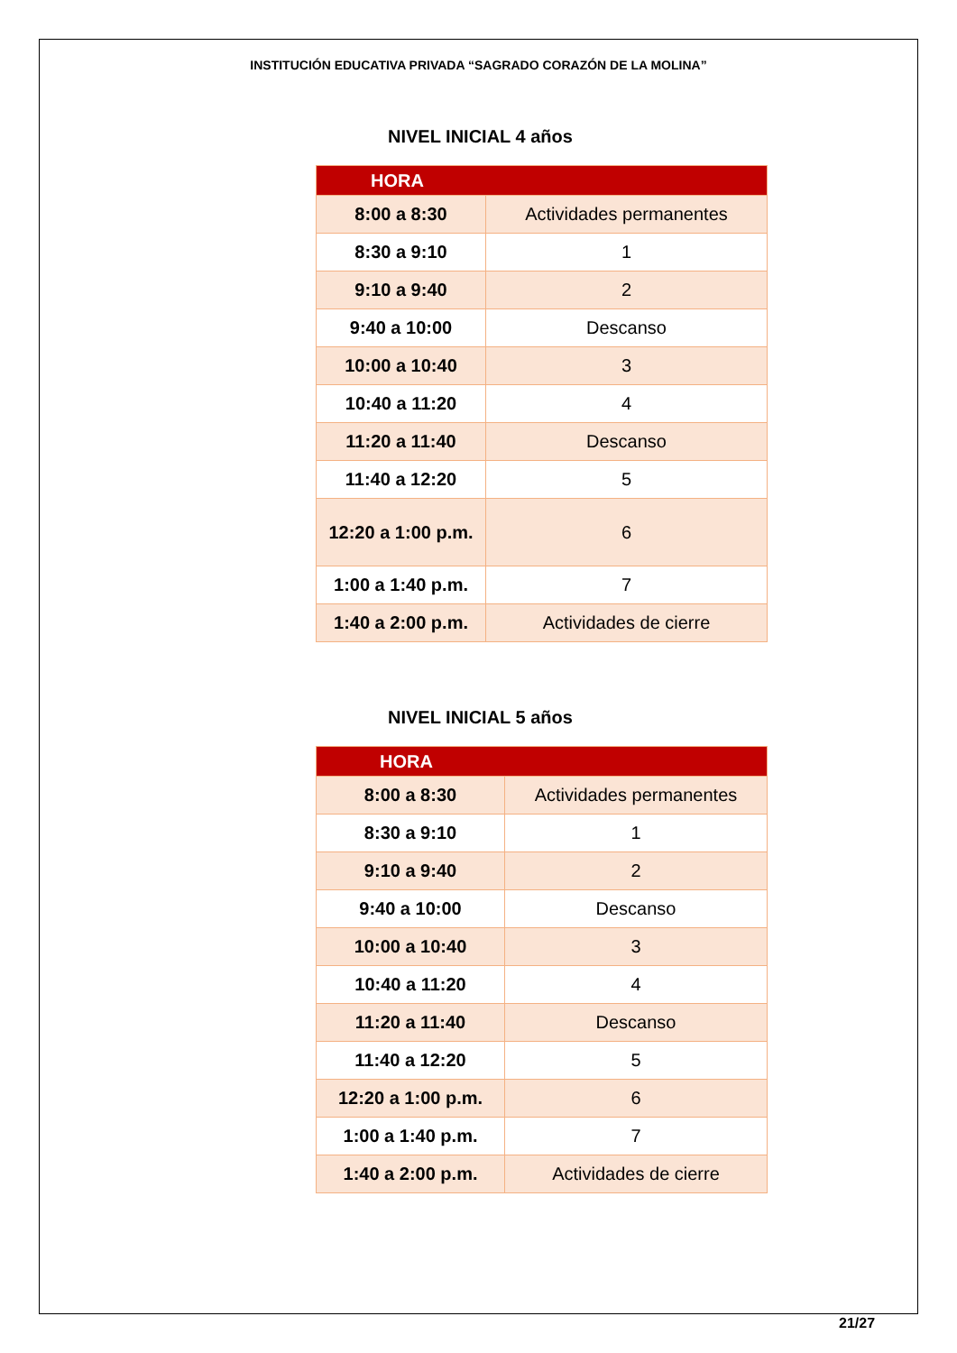INSTITUCIÓN EDUCATIVA PRIVADA “SAGRADO CORAZÓN DE LA MOLINA”
NIVEL INICIAL 4 años
| HORA | |
| --- | --- |
| 8:00 a 8:30 | Actividades permanentes |
| 8:30 a 9:10 | 1 |
| 9:10 a 9:40 | 2 |
| 9:40 a 10:00 | Descanso |
| 10:00 a 10:40 | 3 |
| 10:40 a 11:20 | 4 |
| 11:20 a 11:40 | Descanso |
| 11:40 a 12:20 | 5 |
| 12:20 a 1:00 p.m. | 6 |
| 1:00 a 1:40 p.m. | 7 |
| 1:40 a 2:00 p.m. | Actividades de cierre |
NIVEL INICIAL 5 años
| HORA | |
| --- | --- |
| 8:00 a 8:30 | Actividades permanentes |
| 8:30 a 9:10 | 1 |
| 9:10 a 9:40 | 2 |
| 9:40 a 10:00 | Descanso |
| 10:00 a 10:40 | 3 |
| 10:40 a 11:20 | 4 |
| 11:20 a 11:40 | Descanso |
| 11:40 a 12:20 | 5 |
| 12:20 a 1:00 p.m. | 6 |
| 1:00 a 1:40 p.m. | 7 |
| 1:40 a 2:00 p.m. | Actividades de cierre |
21/27